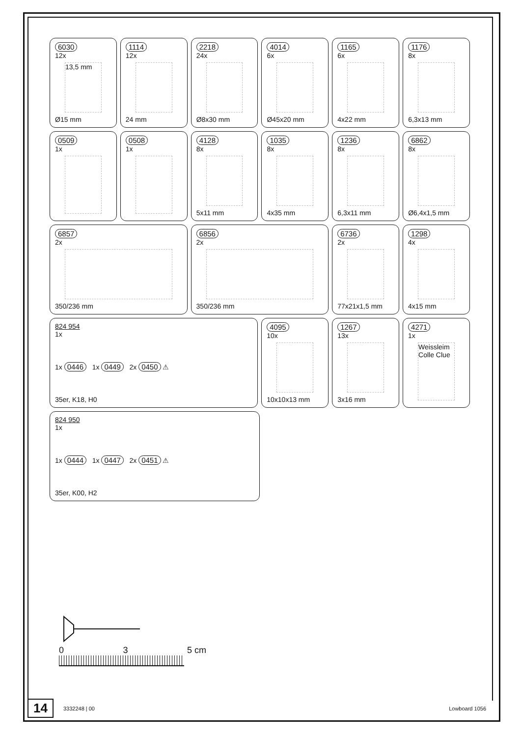6030
12x
13,5 mm
Ø15 mm
1114
12x
24 mm
2218
24x
Ø8x30 mm
4014
6x
Ø45x20 mm
1165
6x
4x22 mm
1176
8x
6,3x13 mm
0509
1x
0508
1x
4128
8x
5x11 mm
1035
8x
4x35 mm
1236
8x
6,3x11 mm
6862
8x
Ø6,4x1,5 mm
6857
2x
350/236 mm
6856
2x
350/236 mm
6736
2x
77x21x1,5 mm
1298
4x
4x15 mm
824 954
1x
1x 0446 1x 0449 2x 0450 ⚠
35er, K18, H0
4095
10x
10x10x13 mm
1267
13x
3x16 mm
4271
1x
Weissleim Colle Clue
824 950
1x
1x 0444 1x 0447 2x 0451 ⚠
35er, K00, H2
0 3 5 cm
14 3332248 | 00 Lowboard 1056